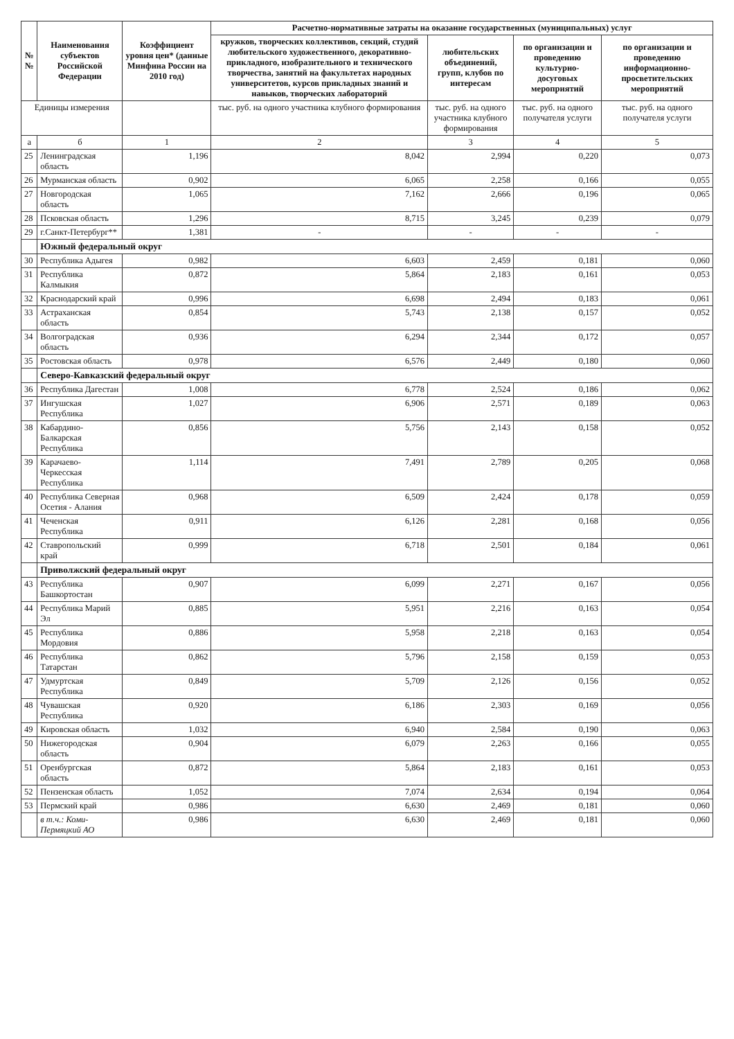| №№ | Наименования субъектов Российской Федерации | Коэффициент уровня цен* (данные Минфина России на 2010 год) | Расчетно-нормативные затраты на оказание государственных (муниципальных) услуг | | | |
| --- | --- | --- | --- | --- | --- | --- |
| | | | кружков, творческих коллективов, секций, студий любительского художественного, декоративно-прикладного, изобразительного и технического творчества, занятий на факультетах народных университетов, курсов прикладных знаний и навыков, творческих лабораторий | любительских объединений, групп, клубов по интересам | по организации и проведению культурно-досуговых мероприятий | по организации и проведению информационно-просветительских мероприятий |
| Единицы измерения | | | тыс. руб. на одного участника клубного формирования | тыс. руб. на одного участника клубного формирования | тыс. руб. на одного получателя услуги | тыс. руб. на одного получателя услуги |
| а | б | 1 | 2 | 3 | 4 | 5 |
| 25 | Ленинградская область | 1,196 | 8,042 | 2,994 | 0,220 | 0,073 |
| 26 | Мурманская область | 0,902 | 6,065 | 2,258 | 0,166 | 0,055 |
| 27 | Новгородская область | 1,065 | 7,162 | 2,666 | 0,196 | 0,065 |
| 28 | Псковская область | 1,296 | 8,715 | 3,245 | 0,239 | 0,079 |
| 29 | г.Санкт-Петербург** | 1,381 | - | - | - | - |
| | Южный федеральный округ | | | | | |
| 30 | Республика Адыгея | 0,982 | 6,603 | 2,459 | 0,181 | 0,060 |
| 31 | Республика Калмыкия | 0,872 | 5,864 | 2,183 | 0,161 | 0,053 |
| 32 | Краснодарский край | 0,996 | 6,698 | 2,494 | 0,183 | 0,061 |
| 33 | Астраханская область | 0,854 | 5,743 | 2,138 | 0,157 | 0,052 |
| 34 | Волгоградская область | 0,936 | 6,294 | 2,344 | 0,172 | 0,057 |
| 35 | Ростовская область | 0,978 | 6,576 | 2,449 | 0,180 | 0,060 |
| | Северо-Кавказский федеральный округ | | | | | |
| 36 | Республика Дагестан | 1,008 | 6,778 | 2,524 | 0,186 | 0,062 |
| 37 | Ингушская Республика | 1,027 | 6,906 | 2,571 | 0,189 | 0,063 |
| 38 | Кабардино-Балкарская Республика | 0,856 | 5,756 | 2,143 | 0,158 | 0,052 |
| 39 | Карачаево-Черкесская Республика | 1,114 | 7,491 | 2,789 | 0,205 | 0,068 |
| 40 | Республика Северная Осетия - Алания | 0,968 | 6,509 | 2,424 | 0,178 | 0,059 |
| 41 | Чеченская Республика | 0,911 | 6,126 | 2,281 | 0,168 | 0,056 |
| 42 | Ставропольский край | 0,999 | 6,718 | 2,501 | 0,184 | 0,061 |
| | Приволжский федеральный округ | | | | | |
| 43 | Республика Башкортостан | 0,907 | 6,099 | 2,271 | 0,167 | 0,056 |
| 44 | Республика Марий Эл | 0,885 | 5,951 | 2,216 | 0,163 | 0,054 |
| 45 | Республика Мордовия | 0,886 | 5,958 | 2,218 | 0,163 | 0,054 |
| 46 | Республика Татарстан | 0,862 | 5,796 | 2,158 | 0,159 | 0,053 |
| 47 | Удмуртская Республика | 0,849 | 5,709 | 2,126 | 0,156 | 0,052 |
| 48 | Чувашская Республика | 0,920 | 6,186 | 2,303 | 0,169 | 0,056 |
| 49 | Кировская область | 1,032 | 6,940 | 2,584 | 0,190 | 0,063 |
| 50 | Нижегородская область | 0,904 | 6,079 | 2,263 | 0,166 | 0,055 |
| 51 | Оренбургская область | 0,872 | 5,864 | 2,183 | 0,161 | 0,053 |
| 52 | Пензенская область | 1,052 | 7,074 | 2,634 | 0,194 | 0,064 |
| 53 | Пермский край | 0,986 | 6,630 | 2,469 | 0,181 | 0,060 |
| | в т.ч.: Коми-Пермяцкий АО | 0,986 | 6,630 | 2,469 | 0,181 | 0,060 |